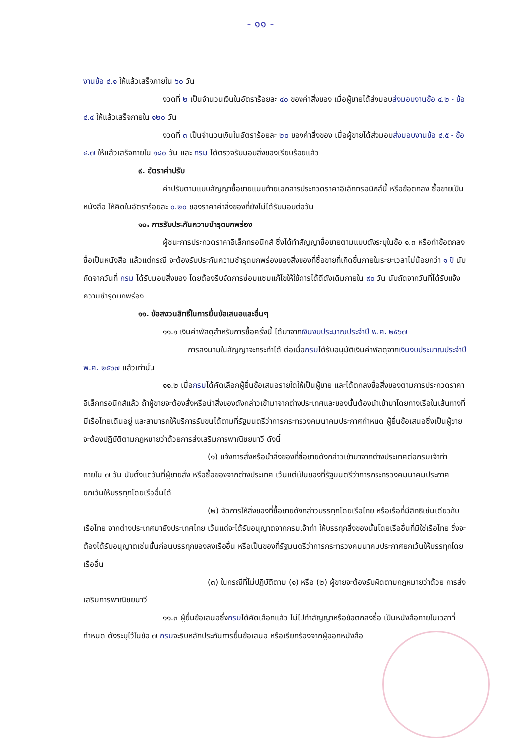- ๑๑ -
งานข้อ ๔.๑ ให้แล้วเสร็จภายใน ๖๐ วัน
งวดที่ ๒ เป็นจำนวนเงินในอัตราร้อยละ ๔๐ ของค่าสิ่งของ เมื่อผู้ขายได้ส่งมอบส่งมอบงานข้อ ๔.๒ - ข้อ ๔.๔ ให้แล้วเสร็จภายใน ๑๒๐ วัน
งวดที่ ๓ เป็นจำนวนเงินในอัตราร้อยละ ๒๐ ของค่าสิ่งของ เมื่อผู้ขายได้ส่งมอบส่งมอบงานข้อ ๔.๕ - ข้อ ๔.๗ ให้แล้วเสร็จภายใน ๑๘๐ วัน และ กรม ได้ตรวจรับมอบสิ่งของเรียบร้อยแล้ว
๙. อัตราค่าปรับ
ค่าปรับตามแบบสัญญาซื้อขายแนบท้ายเอกสารประกวดราคาอิเล็กทรอนิกส์นี้ หรือข้อตกลง ซื้อขายเป็นหนังสือ ให้คิดในอัตราร้อยละ ๐.๒๐ ของราคาค่าสิ่งของที่ยังไม่ได้รับมอบต่อวัน
๑๐. การรับประกันความชำรุดบกพร่อง
ผู้ชนะการประกวดราคาอิเล็กทรอนิกส์ ซึ่งได้ทำสัญญาซื้อขายตามแบบดังระบุในข้อ ๑.๓ หรือทำข้อตกลงซื้อเป็นหนังสือ แล้วแต่กรณี จะต้องรับประกันความชำรุดบกพร่องของสิ่งของที่ซื้อขายที่เกิดขึ้นภายในระยะเวลาไม่น้อยกว่า ๑ ปี นับถัดจากวันที่ กรม ได้รับมอบสิ่งของ โดยต้องรีบจัดการซ่อมแซมแก้ไขให้ใช้การได้ดีดังเดิมภายใน ๙๐ วัน นับถัดจากวันที่ได้รับแจ้งความชำรุดบกพร่อง
๑๑. ข้อสงวนสิทธิ์ในการยื่นข้อเสนอและอื่นๆ
๑๑.๑ เงินค่าพัสดุสำหรับการซื้อครั้งนี้ ได้มาจากเงินงบประมาณประจำปี พ.ศ. ๒๕๖๗
การลงนามในสัญญาจะกระทำได้ ต่อเมื่อกรมได้รับอนุมัติเงินค่าพัสดุจากเงินงบประมาณประจำปี พ.ศ. ๒๕๖๗ แล้วเท่านั้น
๑๑.๒ เมื่อกรมได้คัดเลือกผู้ยื่นข้อเสนอรายใดให้เป็นผู้ขาย และได้ตกลงซื้อสิ่งของตามการประกวดราคาอิเล็กทรอนิกส์แล้ว ถ้าผู้ขายจะต้องสั่งหรือนำสิ่งของดังกล่าวเข้ามาจากต่างประเทศและของนั้นต้องนำเข้ามาโดยทางเรือในเส้นทางที่มีเรือไทยเดินอยู่ และสามารถให้บริการรับขนได้ตามที่รัฐมนตรีว่าการกระทรวงคมนาคมประกาศกำหนด ผู้ยื่นข้อเสนอซึ่งเป็นผู้ขายจะต้องปฏิบัติตามกฎหมายว่าด้วยการส่งเสริมการพาณิชยนาวี ดังนี้
(๑) แจ้งการสั่งหรือนำสิ่งของที่ซื้อขายดังกล่าวเข้ามาจากต่างประเทศต่อกรมเจ้าท่า ภายใน ๗ วัน นับตั้งแต่วันที่ผู้ขายสั่ง หรือซื้อของจากต่างประเทศ เว้นแต่เป็นของที่รัฐมนตรีว่าการกระทรวงคมนาคมประกาศยกเว้นให้บรรทุกโดยเรืออื่นได้
(๒) จัดการให้สิ่งของที่ซื้อขายดังกล่าวบรรทุกโดยเรือไทย หรือเรือที่มีสิทธิเช่นเดียวกับเรือไทย จากต่างประเทศมายังประเทศไทย เว้นแต่จะได้รับอนุญาตจากกรมเจ้าท่า ให้บรรทุกสิ่งของนั้นโดยเรืออื่นที่มิใช่เรือไทย ซึ่งจะต้องได้รับอนุญาตเช่นนั้นก่อนบรรทุกของลงเรืออื่น หรือเป็นของที่รัฐมนตรีว่าการกระทรวงคมนาคมประกาศยกเว้นให้บรรทุกโดยเรืออื่น
(๓) ในกรณีที่ไม่ปฏิบัติตาม (๑) หรือ (๒) ผู้ขายจะต้องรับผิดตามกฎหมายว่าด้วย การส่งเสริมการพาณิชยนาวี
๑๑.๓ ผู้ยื่นข้อเสนอซึ่งกรมได้คัดเลือกแล้ว ไม่ไปทำสัญญาหรือข้อตกลงซื้อ เป็นหนังสือภายในเวลาที่กำหนด ดังระบุไว้ในข้อ ๗ กรมจะริบหลักประกันการยื่นข้อเสนอ หรือเรียกร้องจากผู้ออกหนังสือ